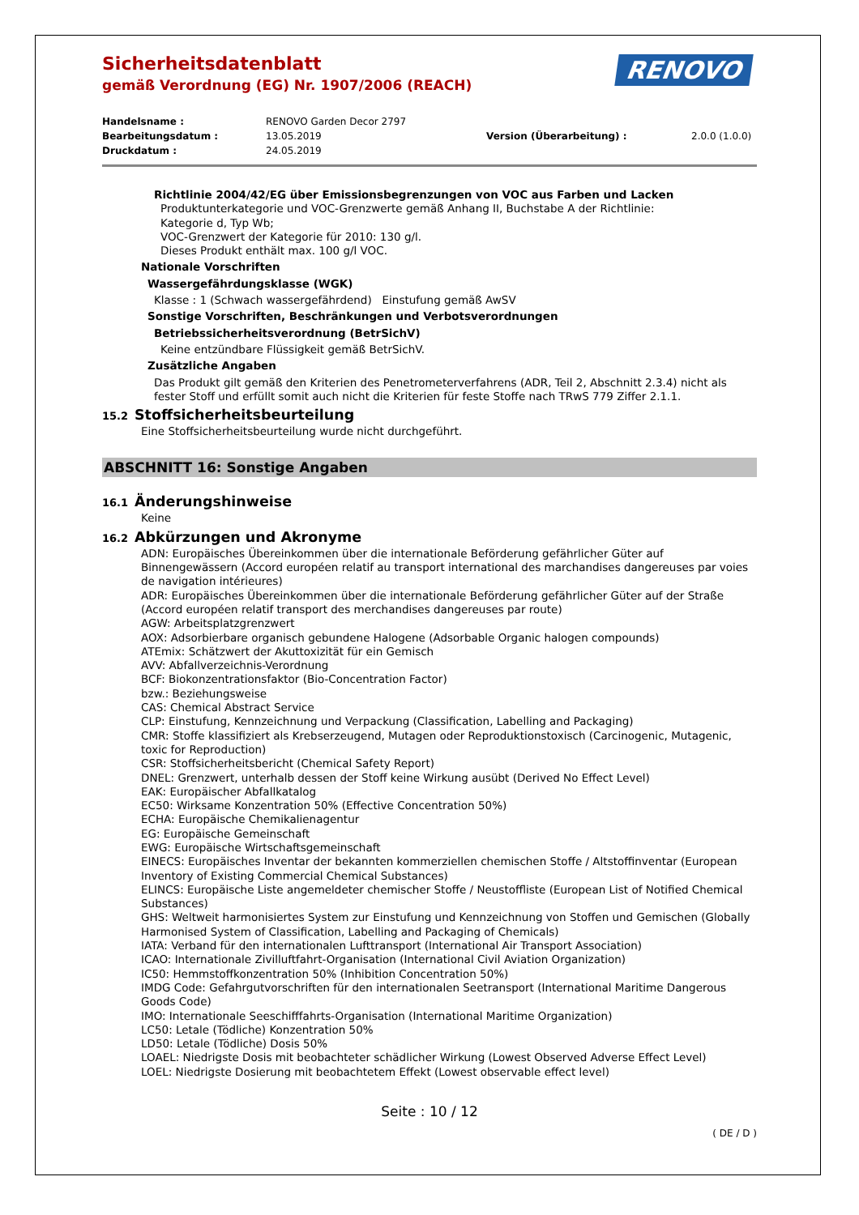Sicherheitsdatenblatt
gemäß Verordnung (EG) Nr. 1907/2006 (REACH)
RENOVO
Handelsname :
RENOVO Garden Decor 2797
Bearbeitungsdatum :
13.05.2019
Version (Überarbeitung) :
2.0.0 (1.0.0)
Druckdatum :
24.05.2019
Richtlinie 2004/42/EG über Emissionsbegrenzungen von VOC aus Farben und Lacken
Produktunterkategorie und VOC-Grenzwerte gemäß Anhang II, Buchstabe A der Richtlinie:
Kategorie d, Typ Wb;
VOC-Grenzwert der Kategorie für 2010: 130 g/l.
Dieses Produkt enthält max. 100 g/l VOC.
Nationale Vorschriften
Wassergefährdungsklasse (WGK)
Klasse : 1 (Schwach wassergefährdend) Einstufung gemäß AwSV
Sonstige Vorschriften, Beschränkungen und Verbotsverordnungen
Betriebssicherheitsverordnung (BetrSichV)
Keine entzündbare Flüssigkeit gemäß BetrSichV.
Zusätzliche Angaben
Das Produkt gilt gemäß den Kriterien des Penetrometerverfahrens (ADR, Teil 2, Abschnitt 2.3.4) nicht als fester Stoff und erfüllt somit auch nicht die Kriterien für feste Stoffe nach TRwS 779 Ziffer 2.1.1.
15.2 Stoffsicherheitsbeurteilung
Eine Stoffsicherheitsbeurteilung wurde nicht durchgeführt.
ABSCHNITT 16: Sonstige Angaben
16.1 Änderungshinweise
Keine
16.2 Abkürzungen und Akronyme
ADN: Europäisches Übereinkommen über die internationale Beförderung gefährlicher Güter auf Binnengewässern (Accord européen relatif au transport international des marchandises dangereuses par voies de navigation intérieures)
ADR: Europäisches Übereinkommen über die internationale Beförderung gefährlicher Güter auf der Straße (Accord européen relatif transport des merchandises dangereuses par route)
AGW: Arbeitsplatzgrenzwert
AOX: Adsorbierbare organisch gebundene Halogene (Adsorbable Organic halogen compounds)
ATEmix: Schätzwert der Akuttoxizität für ein Gemisch
AVV: Abfallverzeichnis-Verordnung
BCF: Biokonzentrationsfaktor (Bio-Concentration Factor)
bzw.: Beziehungsweise
CAS: Chemical Abstract Service
CLP: Einstufung, Kennzeichnung und Verpackung (Classification, Labelling and Packaging)
CMR: Stoffe klassifiziert als Krebserzeugend, Mutagen oder Reproduktionstoxisch (Carcinogenic, Mutagenic, toxic for Reproduction)
CSR: Stoffsicherheitsbericht (Chemical Safety Report)
DNEL: Grenzwert, unterhalb dessen der Stoff keine Wirkung ausübt (Derived No Effect Level)
EAK: Europäischer Abfallkatalog
EC50: Wirksame Konzentration 50% (Effective Concentration 50%)
ECHA: Europäische Chemikalienagentur
EG: Europäische Gemeinschaft
EWG: Europäische Wirtschaftsgemeinschaft
EINECS: Europäisches Inventar der bekannten kommerziellen chemischen Stoffe / Altstoffinventar (European Inventory of Existing Commercial Chemical Substances)
ELINCS: Europäische Liste angemeldeter chemischer Stoffe / Neustoffliste (European List of Notified Chemical Substances)
GHS: Weltweit harmonisiertes System zur Einstufung und Kennzeichnung von Stoffen und Gemischen (Globally Harmonised System of Classification, Labelling and Packaging of Chemicals)
IATA: Verband für den internationalen Lufttransport (International Air Transport Association)
ICAO: Internationale Zivilluftfahrt-Organisation (International Civil Aviation Organization)
IC50: Hemmstoffkonzentration 50% (Inhibition Concentration 50%)
IMDG Code: Gefahrgutvorschriften für den internationalen Seetransport (International Maritime Dangerous Goods Code)
IMO: Internationale Seeschifffahrts-Organisation (International Maritime Organization)
LC50: Letale (Tödliche) Konzentration 50%
LD50: Letale (Tödliche) Dosis 50%
LOAEL: Niedrigste Dosis mit beobachteter schädlicher Wirkung (Lowest Observed Adverse Effect Level)
LOEL: Niedrigste Dosierung mit beobachtetem Effekt (Lowest observable effect level)
Seite : 10 / 12
( DE / D )